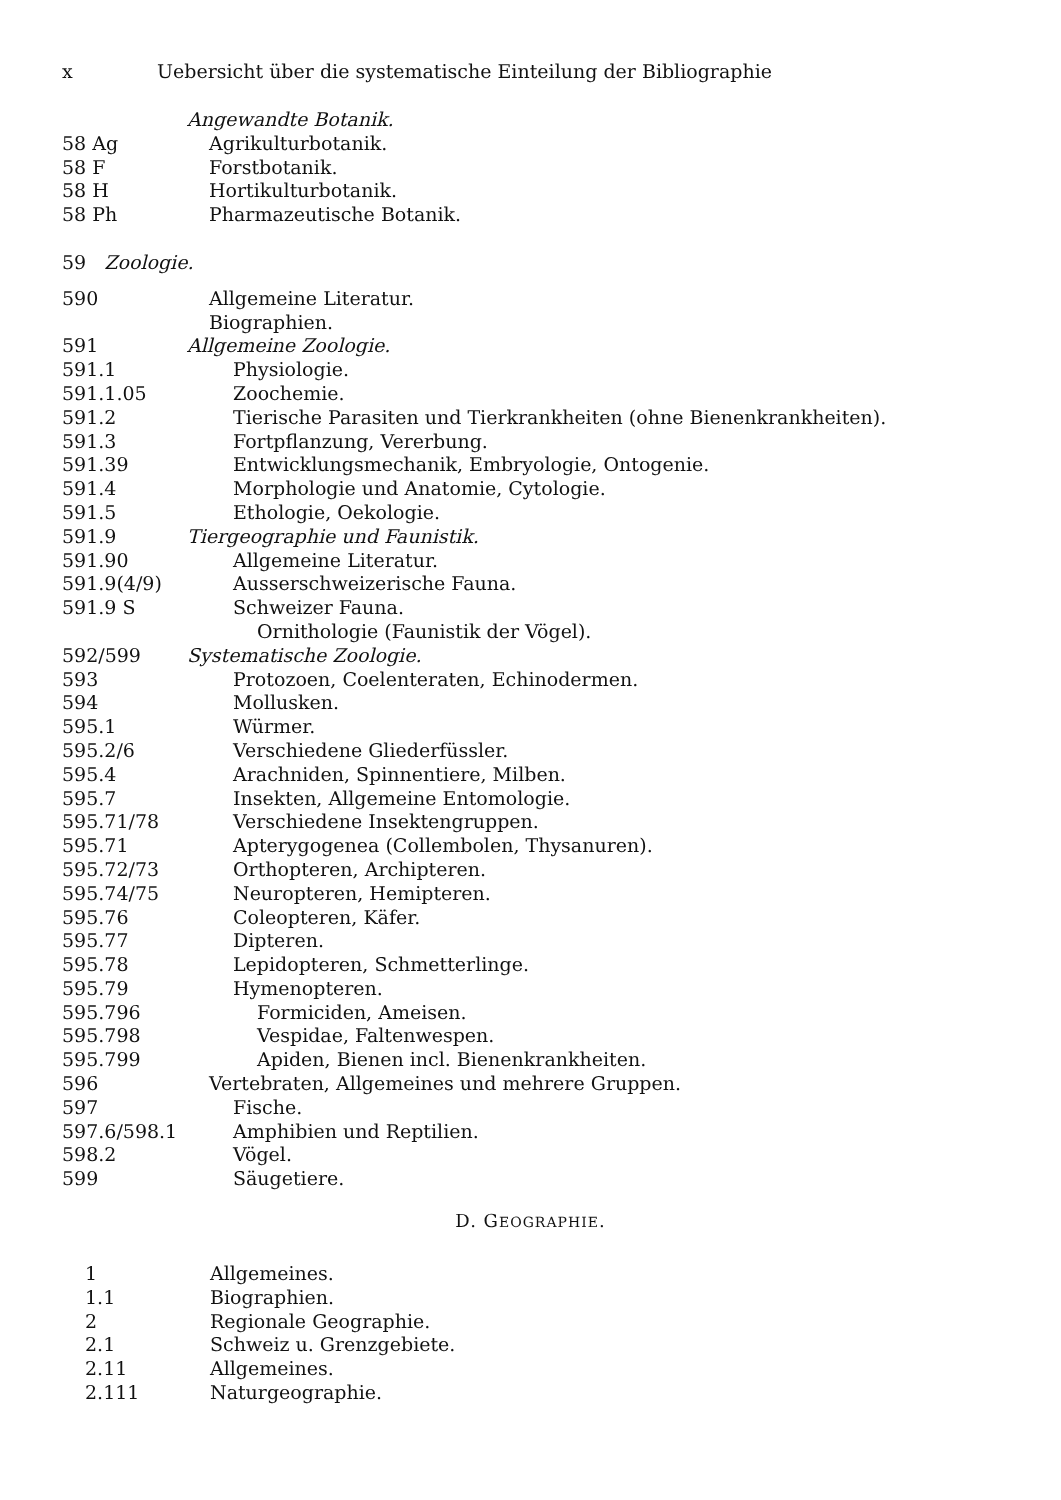x Uebersicht über die systematische Einteilung der Bibliographie
| | Angewandte Botanik. |
| 58 Ag | Agrikulturbotanik. |
| 58 F | Forstbotanik. |
| 58 H | Hortikulturbotanik. |
| 58 Ph | Pharmazeutische Botanik. |
| 59 Zoologie. | |
| 590 | Allgemeine Literatur. |
| | Biographien. |
| 591 | Allgemeine Zoologie. |
| 591.1 | Physiologie. |
| 591.1.05 | Zoochemie. |
| 591.2 | Tierische Parasiten und Tierkrankheiten (ohne Bienenkrankheiten). |
| 591.3 | Fortpflanzung, Vererbung. |
| 591.39 | Entwicklungsmechanik, Embryologie, Ontogenie. |
| 591.4 | Morphologie und Anatomie, Cytologie. |
| 591.5 | Ethologie, Oekologie. |
| 591.9 | Tiergeographie und Faunistik. |
| 591.90 | Allgemeine Literatur. |
| 591.9(4/9) | Ausserschweizerische Fauna. |
| 591.9 S | Schweizer Fauna. |
| | Ornithologie (Faunistik der Vögel). |
| 592/599 | Systematische Zoologie. |
| 593 | Protozoen, Coelenteraten, Echinodermen. |
| 594 | Mollusken. |
| 595.1 | Würmer. |
| 595.2/6 | Verschiedene Gliederfüssler. |
| 595.4 | Arachniden, Spinnentiere, Milben. |
| 595.7 | Insekten, Allgemeine Entomologie. |
| 595.71/78 | Verschiedene Insektengruppen. |
| 595.71 | Apterygogenea (Collembolen, Thysanuren). |
| 595.72/73 | Orthopteren, Archipteren. |
| 595.74/75 | Neuropteren, Hemipteren. |
| 595.76 | Coleopteren, Käfer. |
| 595.77 | Dipteren. |
| 595.78 | Lepidopteren, Schmetterlinge. |
| 595.79 | Hymenopteren. |
| 595.796 | Formiciden, Ameisen. |
| 595.798 | Vespidae, Faltenwespen. |
| 595.799 | Apiden, Bienen incl. Bienenkrankheiten. |
| 596 | Vertebraten, Allgemeines und mehrere Gruppen. |
| 597 | Fische. |
| 597.6/598.1 | Amphibien und Reptilien. |
| 598.2 | Vögel. |
| 599 | Säugetiere. |
D. GEOGRAPHIE.
| 1 | Allgemeines. |
| 1.1 | Biographien. |
| 2 | Regionale Geographie. |
| 2.1 | Schweiz u. Grenzgebiete. |
| 2.11 | Allgemeines. |
| 2.111 | Naturgeographie. |